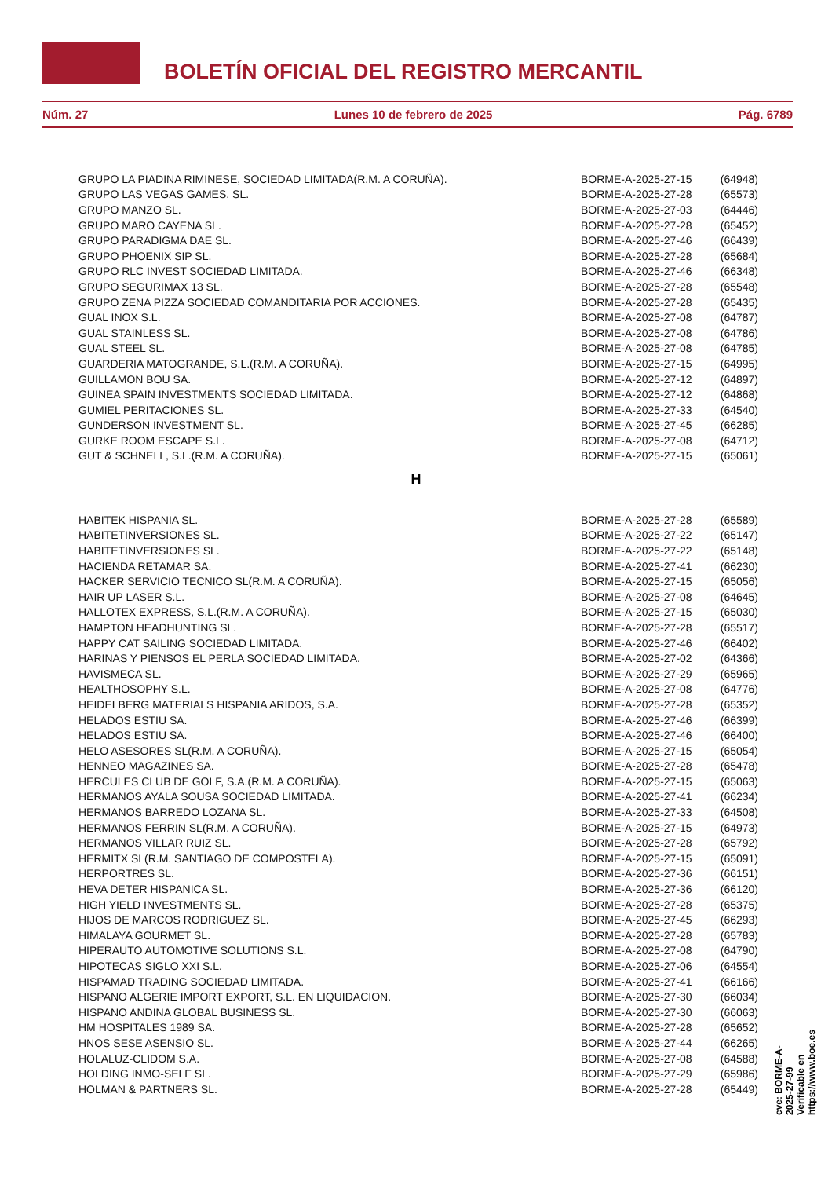BOLETÍN OFICIAL DEL REGISTRO MERCANTIL
Núm. 27 Lunes 10 de febrero de 2025 Pág. 6789
| GRUPO LA PIADINA RIMINESE, SOCIEDAD LIMITADA(R.M. A CORUÑA). | BORME-A-2025-27-15 | (64948) |
| GRUPO LAS VEGAS GAMES, SL. | BORME-A-2025-27-28 | (65573) |
| GRUPO MANZO SL. | BORME-A-2025-27-03 | (64446) |
| GRUPO MARO CAYENA SL. | BORME-A-2025-27-28 | (65452) |
| GRUPO PARADIGMA DAE SL. | BORME-A-2025-27-46 | (66439) |
| GRUPO PHOENIX SIP SL. | BORME-A-2025-27-28 | (65684) |
| GRUPO RLC INVEST SOCIEDAD LIMITADA. | BORME-A-2025-27-46 | (66348) |
| GRUPO SEGURIMAX 13 SL. | BORME-A-2025-27-28 | (65548) |
| GRUPO ZENA PIZZA SOCIEDAD COMANDITARIA POR ACCIONES. | BORME-A-2025-27-28 | (65435) |
| GUAL INOX S.L. | BORME-A-2025-27-08 | (64787) |
| GUAL STAINLESS SL. | BORME-A-2025-27-08 | (64786) |
| GUAL STEEL SL. | BORME-A-2025-27-08 | (64785) |
| GUARDERIA MATOGRANDE, S.L.(R.M. A CORUÑA). | BORME-A-2025-27-15 | (64995) |
| GUILLAMON BOU SA. | BORME-A-2025-27-12 | (64897) |
| GUINEA SPAIN INVESTMENTS SOCIEDAD LIMITADA. | BORME-A-2025-27-12 | (64868) |
| GUMIEL PERITACIONES SL. | BORME-A-2025-27-33 | (64540) |
| GUNDERSON INVESTMENT SL. | BORME-A-2025-27-45 | (66285) |
| GURKE ROOM ESCAPE S.L. | BORME-A-2025-27-08 | (64712) |
| GUT & SCHNELL, S.L.(R.M. A CORUÑA). | BORME-A-2025-27-15 | (65061) |
H
| HABITEK HISPANIA SL. | BORME-A-2025-27-28 | (65589) |
| HABITETINVERSIONES SL. | BORME-A-2025-27-22 | (65147) |
| HABITETINVERSIONES SL. | BORME-A-2025-27-22 | (65148) |
| HACIENDA RETAMAR SA. | BORME-A-2025-27-41 | (66230) |
| HACKER SERVICIO TECNICO SL(R.M. A CORUÑA). | BORME-A-2025-27-15 | (65056) |
| HAIR UP LASER S.L. | BORME-A-2025-27-08 | (64645) |
| HALLOTEX EXPRESS, S.L.(R.M. A CORUÑA). | BORME-A-2025-27-15 | (65030) |
| HAMPTON HEADHUNTING SL. | BORME-A-2025-27-28 | (65517) |
| HAPPY CAT SAILING SOCIEDAD LIMITADA. | BORME-A-2025-27-46 | (66402) |
| HARINAS Y PIENSOS EL PERLA SOCIEDAD LIMITADA. | BORME-A-2025-27-02 | (64366) |
| HAVISMECA SL. | BORME-A-2025-27-29 | (65965) |
| HEALTHOSOPHY S.L. | BORME-A-2025-27-08 | (64776) |
| HEIDELBERG MATERIALS HISPANIA ARIDOS, S.A. | BORME-A-2025-27-28 | (65352) |
| HELADOS ESTIU SA. | BORME-A-2025-27-46 | (66399) |
| HELADOS ESTIU SA. | BORME-A-2025-27-46 | (66400) |
| HELO ASESORES SL(R.M. A CORUÑA). | BORME-A-2025-27-15 | (65054) |
| HENNEO MAGAZINES SA. | BORME-A-2025-27-28 | (65478) |
| HERCULES CLUB DE GOLF, S.A.(R.M. A CORUÑA). | BORME-A-2025-27-15 | (65063) |
| HERMANOS AYALA SOUSA SOCIEDAD LIMITADA. | BORME-A-2025-27-41 | (66234) |
| HERMANOS BARREDO LOZANA SL. | BORME-A-2025-27-33 | (64508) |
| HERMANOS FERRIN SL(R.M. A CORUÑA). | BORME-A-2025-27-15 | (64973) |
| HERMANOS VILLAR RUIZ SL. | BORME-A-2025-27-28 | (65792) |
| HERMITX SL(R.M. SANTIAGO DE COMPOSTELA). | BORME-A-2025-27-15 | (65091) |
| HERPORTRES SL. | BORME-A-2025-27-36 | (66151) |
| HEVA DETER HISPANICA SL. | BORME-A-2025-27-36 | (66120) |
| HIGH YIELD INVESTMENTS SL. | BORME-A-2025-27-28 | (65375) |
| HIJOS DE MARCOS RODRIGUEZ SL. | BORME-A-2025-27-45 | (66293) |
| HIMALAYA GOURMET SL. | BORME-A-2025-27-28 | (65783) |
| HIPERAUTO AUTOMOTIVE SOLUTIONS S.L. | BORME-A-2025-27-08 | (64790) |
| HIPOTECAS SIGLO XXI S.L. | BORME-A-2025-27-06 | (64554) |
| HISPAMAD TRADING SOCIEDAD LIMITADA. | BORME-A-2025-27-41 | (66166) |
| HISPANO ALGERIE IMPORT EXPORT, S.L. EN LIQUIDACION. | BORME-A-2025-27-30 | (66034) |
| HISPANO ANDINA GLOBAL BUSINESS SL. | BORME-A-2025-27-30 | (66063) |
| HM HOSPITALES 1989 SA. | BORME-A-2025-27-28 | (65652) |
| HNOS SESE ASENSIO SL. | BORME-A-2025-27-44 | (66265) |
| HOLALUZ-CLIDOM S.A. | BORME-A-2025-27-08 | (64588) |
| HOLDING INMO-SELF SL. | BORME-A-2025-27-29 | (65986) |
| HOLMAN & PARTNERS SL. | BORME-A-2025-27-28 | (65449) |
cve: BORME-A-2025-27-99
Verificable en https://www.boe.es